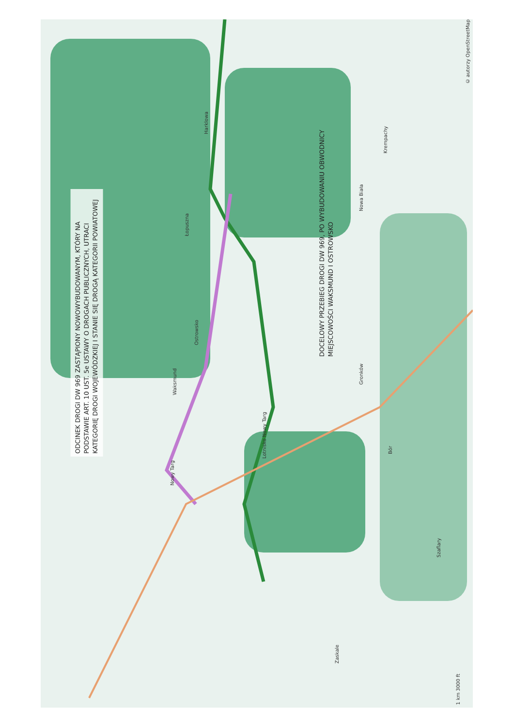ODCINEK DROGI DW 969 ZASTĄPIONY NOWOWYBUDOWANYM, KTÓRY NA PODSTAWIE ART. 10 UST. 5e USTAWY O DROGACH PUBLICZNYCH, UTRACI KATEGORIĘ DROGI WOJEWÓDZKIEJ I STANIE SIĘ DROGĄ KATEGORII POWIATOWEJ
DOCELOWY PRZEBIEG DROGI DW 969, PO WYBUDOWANIU OBWODNICY MIEJSCOWOŚCI WAKSMUND I OSTROWSKO
Nowy Targ
Ostrowsko
Waksmund
Łopuszna
Harklowa
Nowa Biała
Gronków
Bór
Szaflary
Zaskale
Krempachy
Lotnisko Nowy Targ
© autorzy OpenStreetMap
1 km 3000 ft